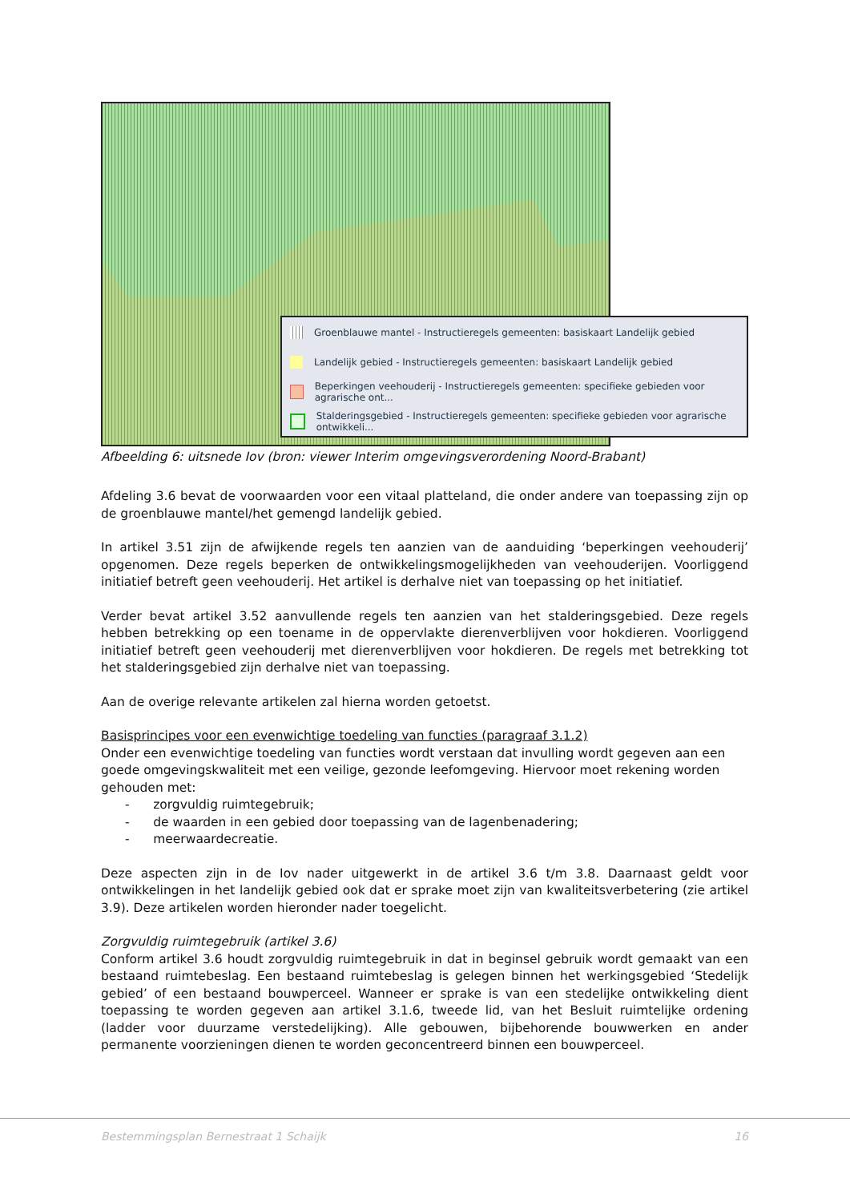Groenblauwe mantel - Instructieregels gemeenten: basiskaart Landelijk gebied
Landelijk gebied - Instructieregels gemeenten: basiskaart Landelijk gebied
Beperkingen veehouderij - Instructieregels gemeenten: specifieke gebieden voor agrarische ont...
Stalderingsgebied - Instructieregels gemeenten: specifieke gebieden voor agrarische ontwikkeli...
Afbeelding 6: uitsnede Iov (bron: viewer Interim omgevingsverordening Noord-Brabant)
Afdeling 3.6 bevat de voorwaarden voor een vitaal platteland, die onder andere van toepassing zijn op de groenblauwe mantel/het gemengd landelijk gebied.
In artikel 3.51 zijn de afwijkende regels ten aanzien van de aanduiding ‘beperkingen veehouderij’ opgenomen. Deze regels beperken de ontwikkelingsmogelijkheden van veehouderijen. Voorliggend initiatief betreft geen veehouderij. Het artikel is derhalve niet van toepassing op het initiatief.
Verder bevat artikel 3.52 aanvullende regels ten aanzien van het stalderingsgebied. Deze regels hebben betrekking op een toename in de oppervlakte dierenverblijven voor hokdieren. Voorliggend initiatief betreft geen veehouderij met dierenverblijven voor hokdieren. De regels met betrekking tot het stalderingsgebied zijn derhalve niet van toepassing.
Aan de overige relevante artikelen zal hierna worden getoetst.
Basisprincipes voor een evenwichtige toedeling van functies (paragraaf 3.1.2)
Onder een evenwichtige toedeling van functies wordt verstaan dat invulling wordt gegeven aan een goede omgevingskwaliteit met een veilige, gezonde leefomgeving. Hiervoor moet rekening worden gehouden met:
- zorgvuldig ruimtegebruik;
- de waarden in een gebied door toepassing van de lagenbenadering;
- meerwaardecreatie.
Deze aspecten zijn in de Iov nader uitgewerkt in de artikel 3.6 t/m 3.8. Daarnaast geldt voor ontwikkelingen in het landelijk gebied ook dat er sprake moet zijn van kwaliteitsverbetering (zie artikel 3.9). Deze artikelen worden hieronder nader toegelicht.
Zorgvuldig ruimtegebruik (artikel 3.6)
Conform artikel 3.6 houdt zorgvuldig ruimtegebruik in dat in beginsel gebruik wordt gemaakt van een bestaand ruimtebeslag. Een bestaand ruimtebeslag is gelegen binnen het werkingsgebied ‘Stedelijk gebied’ of een bestaand bouwperceel. Wanneer er sprake is van een stedelijke ontwikkeling dient toepassing te worden gegeven aan artikel 3.1.6, tweede lid, van het Besluit ruimtelijke ordening (ladder voor duurzame verstedelijking). Alle gebouwen, bijbehorende bouwwerken en ander permanente voorzieningen dienen te worden geconcentreerd binnen een bouwperceel.
Bestemmingsplan Bernestraat 1 Schaijk 16